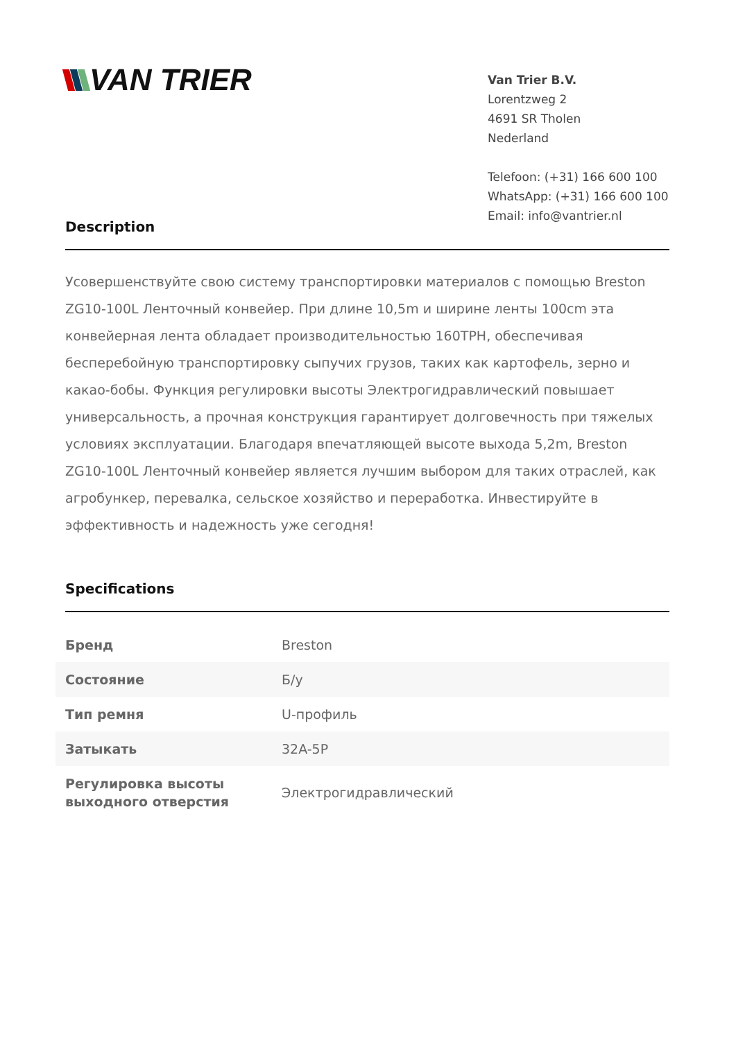VAN TRIER
Van Trier B.V.
Lorentzweg 2
4691 SR Tholen
Nederland
Telefoon: (+31) 166 600 100
WhatsApp: (+31) 166 600 100
Email: info@vantrier.nl
Description
Усовершенствуйте свою систему транспортировки материалов с помощью Breston ZG10-100L Ленточный конвейер. При длине 10,5m и ширине ленты 100cm эта конвейерная лента обладает производительностью 160TPH, обеспечивая бесперебойную транспортировку сыпучих грузов, таких как картофель, зерно и какао-бобы. Функция регулировки высоты Электрогидравлический повышает универсальность, а прочная конструкция гарантирует долговечность при тяжелых условиях эксплуатации. Благодаря впечатляющей высоте выхода 5,2m, Breston ZG10-100L Ленточный конвейер является лучшим выбором для таких отраслей, как агробункер, перевалка, сельское хозяйство и переработка. Инвестируйте в эффективность и надежность уже сегодня!
Specifications
| Бренд | Breston |
| Состояние | Б/у |
| Тип ремня | U-профиль |
| Затыкать | 32A-5P |
| Регулировка высоты выходного отверстия | Электрогидравлический |